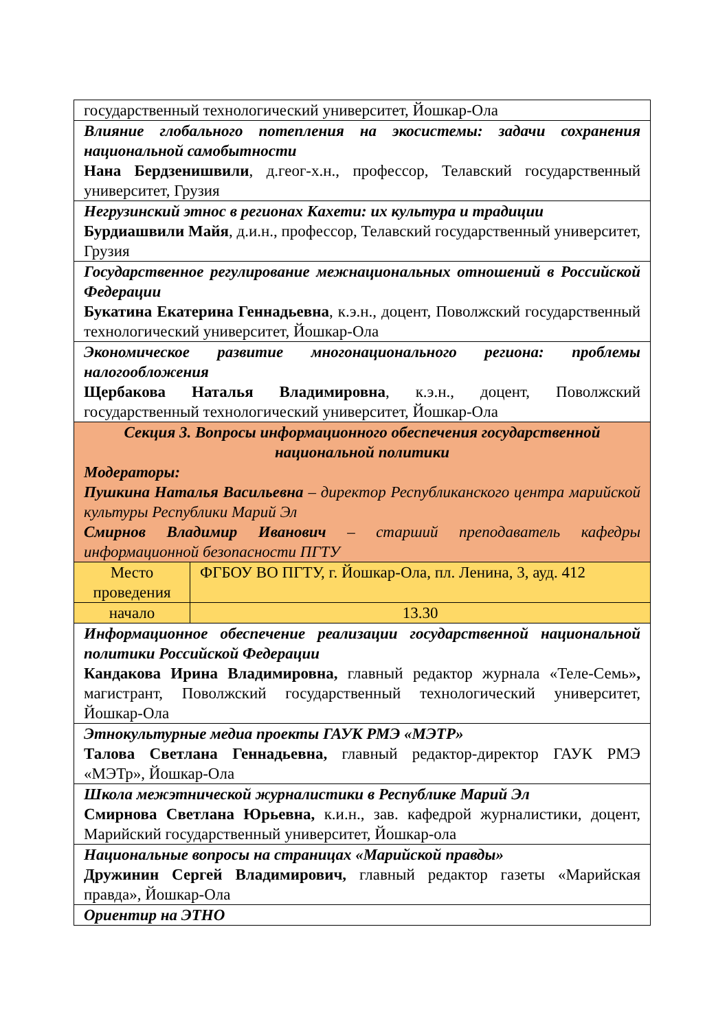| государственный технологический университет, Йошкар-Ола | |
| Влияние глобального потепления на экосистемы: задачи сохранения национальной самобытности Нана Бердзенишвили , д.геог-х.н., профессор, Телавский государственный университет, Грузия | |
| Негрузинский этнос в регионах Кахети: их культура и традиции Бурдиашвили Майя , д.и.н., профессор, Телавский государственный университет, Грузия | |
| Государственное регулирование межнациональных отношений в Российской Федерации Букатина Екатерина Геннадьевна , к.э.н., доцент, Поволжский государственный технологический университет, Йошкар-Ола | |
| Экономическое развитие многонационального региона: проблемы налогообложения Щербакова Наталья Владимировна , к.э.н., доцент, Поволжский государственный технологический университет, Йошкар-Ола | |
| Секция 3. Вопросы информационного обеспечения государственной национальной политики Модераторы: Пушкина Наталья Васильевна – директор Республиканского центра марийской культуры Республики Марий Эл Смирнов Владимир Иванович – старший преподаватель кафедры информационной безопасности ПГТУ | |
| Место проведения | ФГБОУ ВО ПГТУ, г. Йошкар-Ола, пл. Ленина, 3, ауд. 412 |
| начало | 13.30 |
| Информационное обеспечение реализации государственной национальной политики Российской Федерации Кандакова Ирина Владимировна, главный редактор журнала «Теле-Семь» , магистрант, Поволжский государственный технологический университет, Йошкар-Ола | |
| Этнокультурные медиа проекты ГАУК РМЭ «МЭТР» Талова Светлана Геннадьевна, главный редактор-директор ГАУК РМЭ «МЭТр», Йошкар-Ола | |
| Школа межэтнической журналистики в Республике Марий Эл Смирнова Светлана Юрьевна, к.и.н., зав. кафедрой журналистики, доцент, Марийский государственный университет, Йошкар-ола | |
| Национальные вопросы на страницах «Марийской правды» Дружинин Сергей Владимирович, главный редактор газеты «Марийская правда», Йошкар-Ола | |
| Ориентир на ЭТНО | |